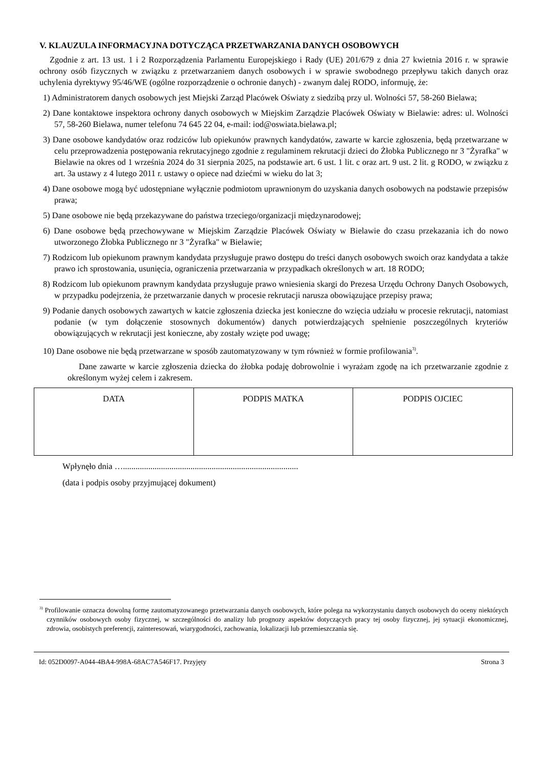V. KLAUZULA INFORMACYJNA DOTYCZĄCA PRZETWARZANIA DANYCH OSOBOWYCH
Zgodnie z art. 13 ust. 1 i 2 Rozporządzenia Parlamentu Europejskiego i Rady (UE) 201/679 z dnia 27 kwietnia 2016 r. w sprawie ochrony osób fizycznych w związku z przetwarzaniem danych osobowych i w sprawie swobodnego przepływu takich danych oraz uchylenia dyrektywy 95/46/WE (ogólne rozporządzenie o ochronie danych) - zwanym dalej RODO, informuję, że:
1) Administratorem danych osobowych jest Miejski Zarząd Placówek Oświaty z siedzibą przy ul. Wolności 57, 58-260 Bielawa;
2) Dane kontaktowe inspektora ochrony danych osobowych w Miejskim Zarządzie Placówek Oświaty w Bielawie: adres: ul. Wolności 57, 58-260 Bielawa, numer telefonu 74 645 22 04, e-mail: iod@oswiata.bielawa.pl;
3) Dane osobowe kandydatów oraz rodziców lub opiekunów prawnych kandydatów, zawarte w karcie zgłoszenia, będą przetwarzane w celu przeprowadzenia postępowania rekrutacyjnego zgodnie z regulaminem rekrutacji dzieci do Żłobka Publicznego nr 3 "Żyrafka" w Bielawie na okres od 1 września 2024 do 31 sierpnia 2025, na podstawie art. 6 ust. 1 lit. c oraz art. 9 ust. 2 lit. g RODO, w związku z art. 3a ustawy z 4 lutego 2011 r. ustawy o opiece nad dziećmi w wieku do lat 3;
4) Dane osobowe mogą być udostępniane wyłącznie podmiotom uprawnionym do uzyskania danych osobowych na podstawie przepisów prawa;
5) Dane osobowe nie będą przekazywane do państwa trzeciego/organizacji międzynarodowej;
6) Dane osobowe będą przechowywane w Miejskim Zarządzie Placówek Oświaty w Bielawie do czasu przekazania ich do nowo utworzonego Żłobka Publicznego nr 3 "Żyrafka" w Bielawie;
7) Rodzicom lub opiekunom prawnym kandydata przysługuje prawo dostępu do treści danych osobowych swoich oraz kandydata a także prawo ich sprostowania, usunięcia, ograniczenia przetwarzania w przypadkach określonych w art. 18 RODO;
8) Rodzicom lub opiekunom prawnym kandydata przysługuje prawo wniesienia skargi do Prezesa Urzędu Ochrony Danych Osobowych, w przypadku podejrzenia, że przetwarzanie danych w procesie rekrutacji narusza obowiązujące przepisy prawa;
9) Podanie danych osobowych zawartych w katcie zgłoszenia dziecka jest konieczne do wzięcia udziału w procesie rekrutacji, natomiast podanie (w tym dołączenie stosownych dokumentów) danych potwierdzających spełnienie poszczególnych kryteriów obowiązujących w rekrutacji jest konieczne, aby zostały wzięte pod uwagę;
10) Dane osobowe nie będą przetwarzane w sposób zautomatyzowany w tym również w formie profilowania<sup>3)</sup>.
Dane zawarte w karcie zgłoszenia dziecka do żłobka podaję dobrowolnie i wyrażam zgodę na ich przetwarzanie zgodnie z określonym wyżej celem i zakresem.
| DATA | PODPIS MATKA | PODPIS OJCIEC |
Wpłynęło dnia …...................................................................................
(data i podpis osoby przyjmującej dokument)
<sup>3)</sup> Profilowanie oznacza dowolną formę zautomatyzowanego przetwarzania danych osobowych, które polega na wykorzystaniu danych osobowych do oceny niektórych czynników osobowych osoby fizycznej, w szczególności do analizy lub prognozy aspektów dotyczących pracy tej osoby fizycznej, jej sytuacji ekonomicznej, zdrowia, osobistych preferencji, zainteresowań, wiarygodności, zachowania, lokalizacji lub przemieszczania się.
Id: 052D0097-A044-4BA4-998A-68AC7A546F17. Przyjęty Strona 3